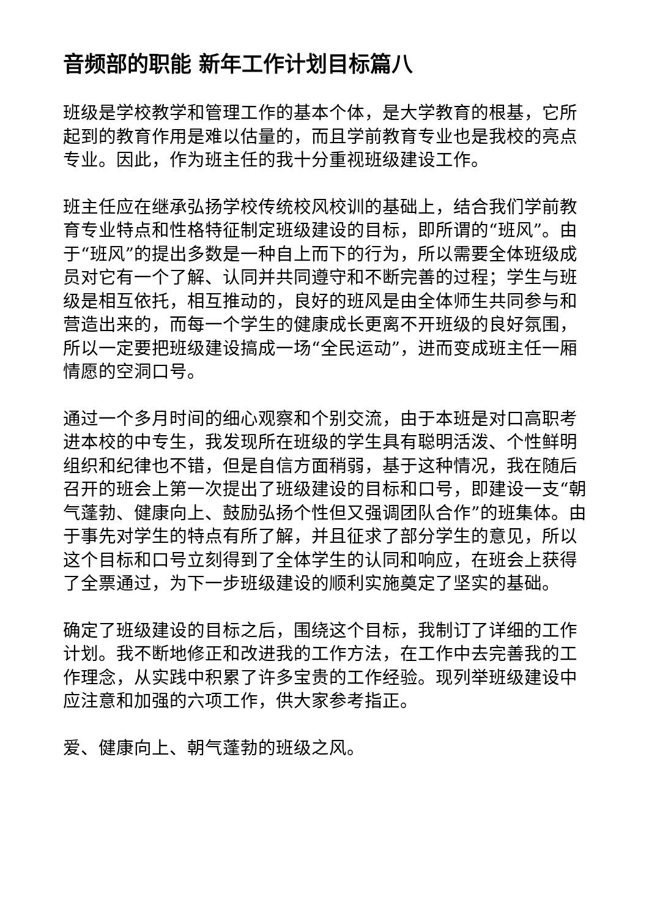音频部的职能 新年工作计划目标篇八
班级是学校教学和管理工作的基本个体，是大学教育的根基，它所起到的教育作用是难以估量的，而且学前教育专业也是我校的亮点专业。因此，作为班主任的我十分重视班级建设工作。
班主任应在继承弘扬学校传统校风校训的基础上，结合我们学前教育专业特点和性格特征制定班级建设的目标，即所谓的“班风”。由于“班风”的提出多数是一种自上而下的行为，所以需要全体班级成员对它有一个了解、认同并共同遵守和不断完善的过程；学生与班级是相互依托，相互推动的，良好的班风是由全体师生共同参与和营造出来的，而每一个学生的健康成长更离不开班级的良好氛围，所以一定要把班级建设搞成一场“全民运动”，进而变成班主任一厢情愿的空洞口号。
通过一个多月时间的细心观察和个别交流，由于本班是对口高职考进本校的中专生，我发现所在班级的学生具有聪明活泼、个性鲜明组织和纪律也不错，但是自信方面稍弱，基于这种情况，我在随后召开的班会上第一次提出了班级建设的目标和口号，即建设一支“朝气蓬勃、健康向上、鼓励弘扬个性但又强调团队合作”的班集体。由于事先对学生的特点有所了解，并且征求了部分学生的意见，所以这个目标和口号立刻得到了全体学生的认同和响应，在班会上获得了全票通过，为下一步班级建设的顺利实施奠定了坚实的基础。
确定了班级建设的目标之后，围绕这个目标，我制订了详细的工作计划。我不断地修正和改进我的工作方法，在工作中去完善我的工作理念，从实践中积累了许多宝贵的工作经验。现列举班级建设中应注意和加强的六项工作，供大家参考指正。
爱、健康向上、朝气蓬勃的班级之风。